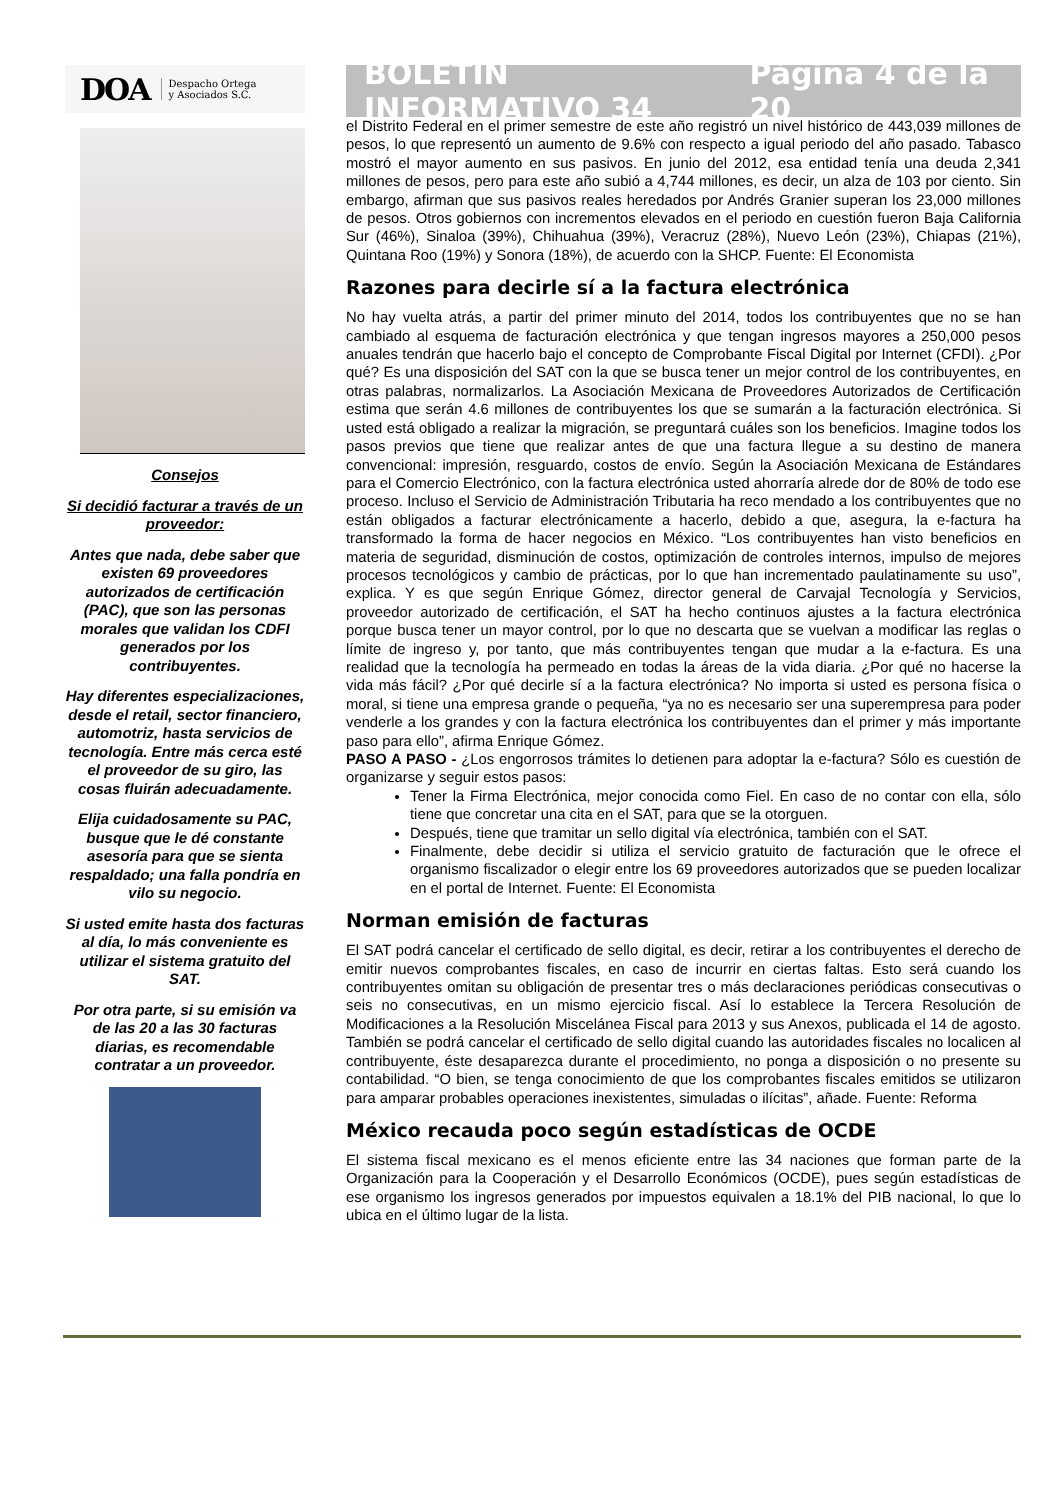DOA Despacho Ortega
y Asociados S.C.
Consejos
Si decidió facturar a través de un proveedor:
Antes que nada, debe saber que existen 69 proveedores autorizados de certificación (PAC), que son las personas morales que validan los CDFI generados por los contribuyentes.
Hay diferentes especializaciones, desde el retail, sector financiero, automotriz, hasta servicios de tecnología. Entre más cerca esté el proveedor de su giro, las cosas fluirán adecuadamente.
Elija cuidadosamente su PAC, busque que le dé constante asesoría para que se sienta respaldado; una falla pondría en vilo su negocio.
Si usted emite hasta dos facturas al día, lo más conveniente es utilizar el sistema gratuito del SAT.
Por otra parte, si su emisión va de las 20 a las 30 facturas diarias, es recomendable contratar a un proveedor.
BOLETÍN INFORMATIVO 34 Página 4 de la 20
el Distrito Federal en el primer semestre de este año registró un nivel histórico de 443,039 millones de pesos, lo que representó un aumento de 9.6% con respecto a igual periodo del año pasado. Tabasco mostró el mayor aumento en sus pasivos. En junio del 2012, esa entidad tenía una deuda 2,341 millones de pesos, pero para este año subió a 4,744 millones, es decir, un alza de 103 por ciento. Sin embargo, afirman que sus pasivos reales heredados por Andrés Granier superan los 23,000 millones de pesos. Otros gobiernos con incrementos elevados en el periodo en cuestión fueron Baja California Sur (46%), Sinaloa (39%), Chihuahua (39%), Veracruz (28%), Nuevo León (23%), Chiapas (21%), Quintana Roo (19%) y Sonora (18%), de acuerdo con la SHCP. Fuente: El Economista
Razones para decirle sí a la factura electrónica
No hay vuelta atrás, a partir del primer minuto del 2014, todos los contribuyentes que no se han cambiado al esquema de facturación electrónica y que tengan ingresos mayores a 250,000 pesos anuales tendrán que hacerlo bajo el concepto de Comprobante Fiscal Digital por Internet (CFDI). ¿Por qué? Es una disposición del SAT con la que se busca tener un mejor control de los contribuyentes, en otras palabras, normalizarlos. La Asociación Mexicana de Proveedores Autorizados de Certificación estima que serán 4.6 millones de contribuyentes los que se sumarán a la facturación electrónica. Si usted está obligado a realizar la migración, se preguntará cuáles son los beneficios. Imagine todos los pasos previos que tiene que realizar antes de que una factura llegue a su destino de manera convencional: impresión, resguardo, costos de envío. Según la Asociación Mexicana de Estándares para el Comercio Electrónico, con la factura electrónica usted ahorraría alrede dor de 80% de todo ese proceso. Incluso el Servicio de Administración Tributaria ha reco mendado a los contribuyentes que no están obligados a facturar electrónicamente a hacerlo, debido a que, asegura, la e-factura ha transformado la forma de hacer negocios en México. “Los contribuyentes han visto beneficios en materia de seguridad, disminución de costos, optimización de controles internos, impulso de mejores procesos tecnológicos y cambio de prácticas, por lo que han incrementado paulatinamente su uso”, explica. Y es que según Enrique Gómez, director general de Carvajal Tecnología y Servicios, proveedor autorizado de certificación, el SAT ha hecho continuos ajustes a la factura electrónica porque busca tener un mayor control, por lo que no descarta que se vuelvan a modificar las reglas o límite de ingreso y, por tanto, que más contribuyentes tengan que mudar a la e-factura. Es una realidad que la tecnología ha permeado en todas la áreas de la vida diaria. ¿Por qué no hacerse la vida más fácil? ¿Por qué decirle sí a la factura electrónica? No importa si usted es persona física o moral, si tiene una empresa grande o pequeña, “ya no es necesario ser una superempresa para poder venderle a los grandes y con la factura electrónica los contribuyentes dan el primer y más importante paso para ello”, afirma Enrique Gómez.
PASO A PASO - ¿Los engorrosos trámites lo detienen para adoptar la e-factura? Sólo es cuestión de organizarse y seguir estos pasos:
Tener la Firma Electrónica, mejor conocida como Fiel. En caso de no contar con ella, sólo tiene que concretar una cita en el SAT, para que se la otorguen.
Después, tiene que tramitar un sello digital vía electrónica, también con el SAT.
Finalmente, debe decidir si utiliza el servicio gratuito de facturación que le ofrece el organismo fiscalizador o elegir entre los 69 proveedores autorizados que se pueden localizar en el portal de Internet. Fuente: El Economista
Norman emisión de facturas
El SAT podrá cancelar el certificado de sello digital, es decir, retirar a los contribuyentes el derecho de emitir nuevos comprobantes fiscales, en caso de incurrir en ciertas faltas. Esto será cuando los contribuyentes omitan su obligación de presentar tres o más declaraciones periódicas consecutivas o seis no consecutivas, en un mismo ejercicio fiscal. Así lo establece la Tercera Resolución de Modificaciones a la Resolución Miscelánea Fiscal para 2013 y sus Anexos, publicada el 14 de agosto. También se podrá cancelar el certificado de sello digital cuando las autoridades fiscales no localicen al contribuyente, éste desaparezca durante el procedimiento, no ponga a disposición o no presente su contabilidad. “O bien, se tenga conocimiento de que los comprobantes fiscales emitidos se utilizaron para amparar probables operaciones inexistentes, simuladas o ilícitas”, añade. Fuente: Reforma
México recauda poco según estadísticas de OCDE
El sistema fiscal mexicano es el menos eficiente entre las 34 naciones que forman parte de la Organización para la Cooperación y el Desarrollo Económicos (OCDE), pues según estadísticas de ese organismo los ingresos generados por impuestos equivalen a 18.1% del PIB nacional, lo que lo ubica en el último lugar de la lista.